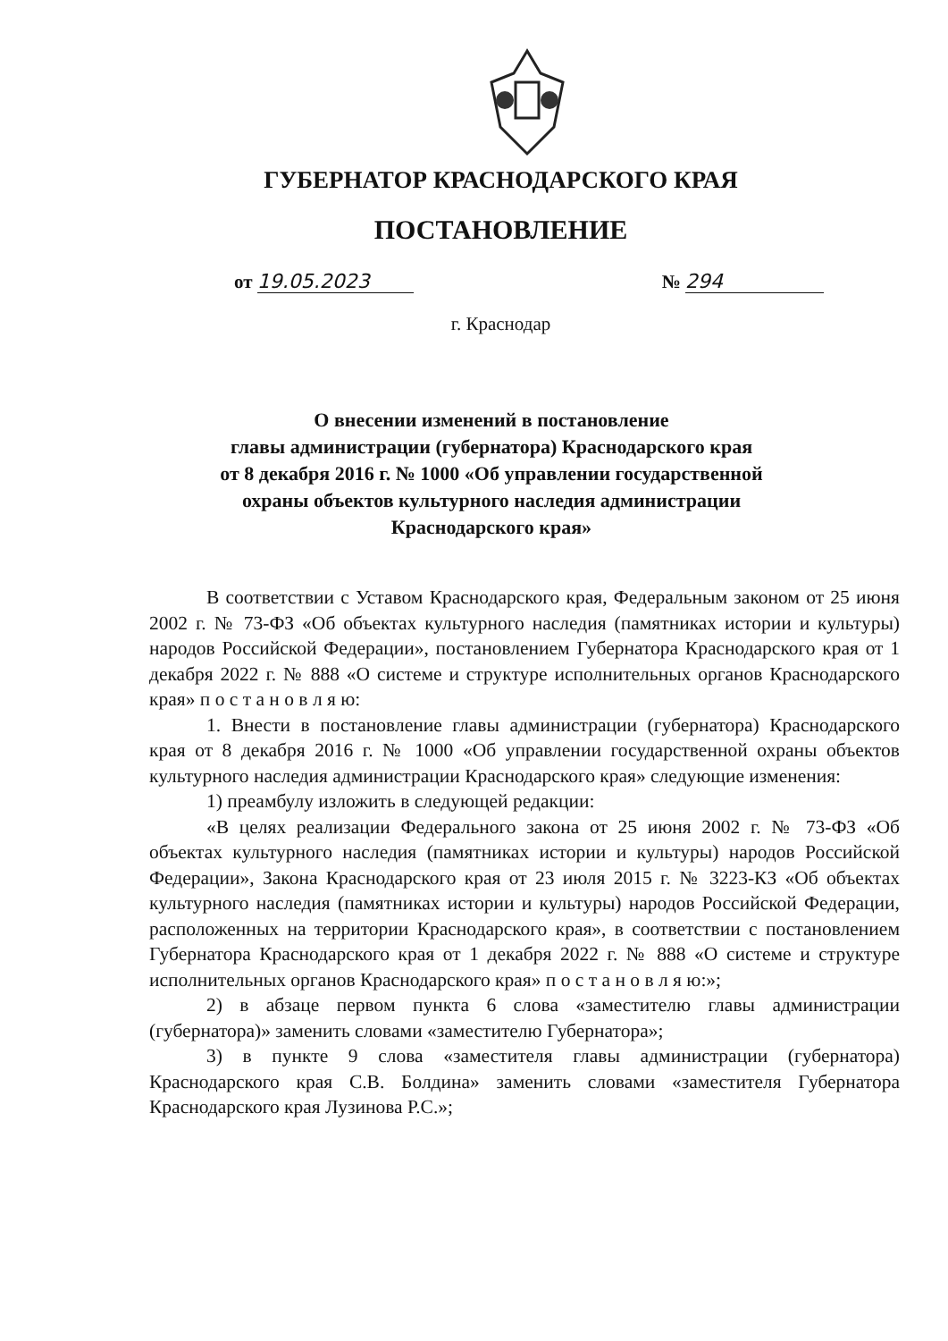ГУБЕРНАТОР КРАСНОДАРСКОГО КРАЯ
ПОСТАНОВЛЕНИЕ
от 19.05.2023 № 294
г. Краснодар
О внесении изменений в постановление
главы администрации (губернатора) Краснодарского края
от 8 декабря 2016 г. № 1000 «Об управлении государственной
охраны объектов культурного наследия администрации
Краснодарского края»
В соответствии с Уставом Краснодарского края, Федеральным законом от 25 июня 2002 г. № 73-ФЗ «Об объектах культурного наследия (памятниках истории и культуры) народов Российской Федерации», постановлением Губернатора Краснодарского края от 1 декабря 2022 г. № 888 «О системе и структуре исполнительных органов Краснодарского края» п о с т а н о в л я ю:
1. Внести в постановление главы администрации (губернатора) Краснодарского края от 8 декабря 2016 г. № 1000 «Об управлении государственной охраны объектов культурного наследия администрации Краснодарского края» следующие изменения:
1) преамбулу изложить в следующей редакции:
«В целях реализации Федерального закона от 25 июня 2002 г. № 73-ФЗ «Об объектах культурного наследия (памятниках истории и культуры) народов Российской Федерации», Закона Краснодарского края от 23 июля 2015 г. № 3223-КЗ «Об объектах культурного наследия (памятниках истории и культуры) народов Российской Федерации, расположенных на территории Краснодарского края», в соответствии с постановлением Губернатора Краснодарского края от 1 декабря 2022 г. № 888 «О системе и структуре исполнительных органов Краснодарского края» п о с т а н о в л я ю:»;
2) в абзаце первом пункта 6 слова «заместителю главы администрации (губернатора)» заменить словами «заместителю Губернатора»;
3) в пункте 9 слова «заместителя главы администрации (губернатора) Краснодарского края С.В. Болдина» заменить словами «заместителя Губернатора Краснодарского края Лузинова Р.С.»;